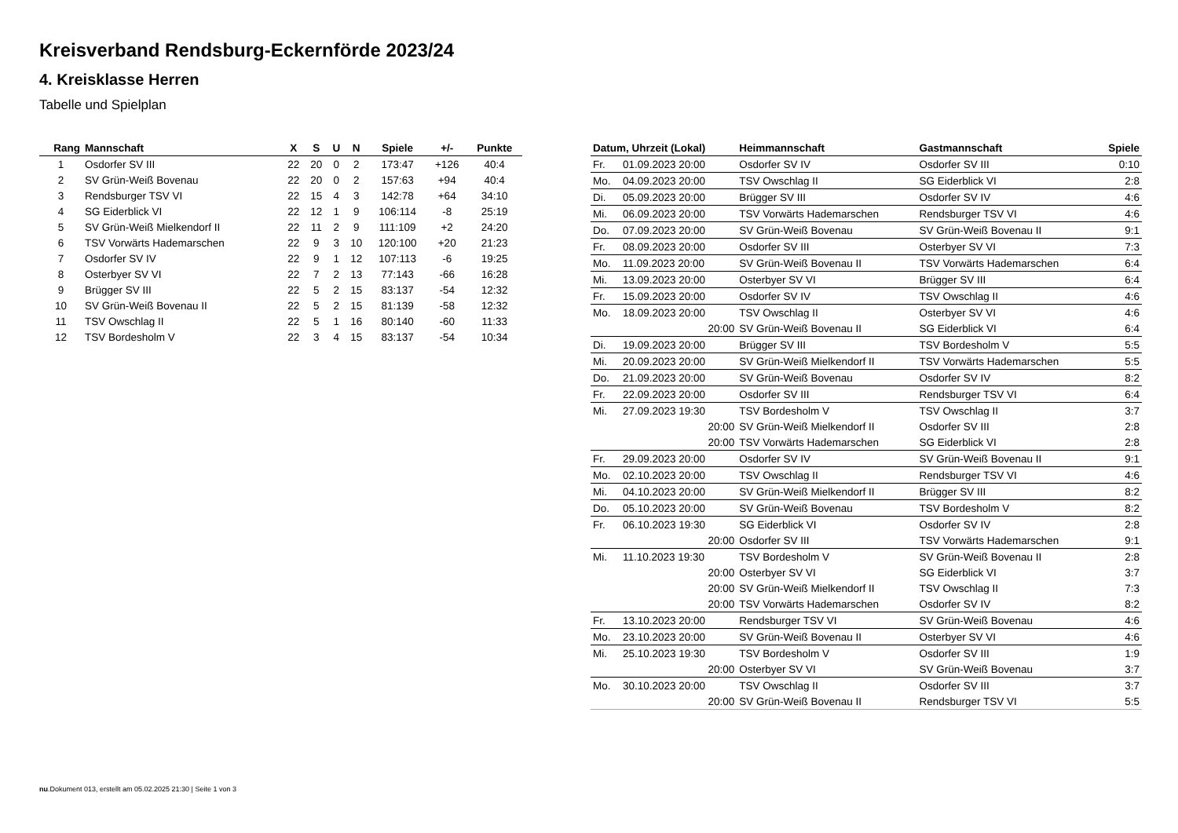Kreisverband Rendsburg-Eckernförde 2023/24
4. Kreisklasse Herren
Tabelle und Spielplan
| Rang | Mannschaft | X | S | U | N | Spiele | +/- | Punkte |
| --- | --- | --- | --- | --- | --- | --- | --- | --- |
| 1 | Osdorfer SV III | 22 | 20 | 0 | 2 | 173:47 | +126 | 40:4 |
| 2 | SV Grün-Weiß Bovenau | 22 | 20 | 0 | 2 | 157:63 | +94 | 40:4 |
| 3 | Rendsburger TSV VI | 22 | 15 | 4 | 3 | 142:78 | +64 | 34:10 |
| 4 | SG Eiderblick VI | 22 | 12 | 1 | 9 | 106:114 | -8 | 25:19 |
| 5 | SV Grün-Weiß Mielkendorf II | 22 | 11 | 2 | 9 | 111:109 | +2 | 24:20 |
| 6 | TSV Vorwärts Hademarschen | 22 | 9 | 3 | 10 | 120:100 | +20 | 21:23 |
| 7 | Osdorfer SV IV | 22 | 9 | 1 | 12 | 107:113 | -6 | 19:25 |
| 8 | Osterbyer SV VI | 22 | 7 | 2 | 13 | 77:143 | -66 | 16:28 |
| 9 | Brügger SV III | 22 | 5 | 2 | 15 | 83:137 | -54 | 12:32 |
| 10 | SV Grün-Weiß Bovenau II | 22 | 5 | 2 | 15 | 81:139 | -58 | 12:32 |
| 11 | TSV Owschlag II | 22 | 5 | 1 | 16 | 80:140 | -60 | 11:33 |
| 12 | TSV Bordesholm V | 22 | 3 | 4 | 15 | 83:137 | -54 | 10:34 |
| Datum, Uhrzeit (Lokal) | | Heimmannschaft | Gastmannschaft | Spiele |
| --- | --- | --- | --- | --- |
| Fr. | 01.09.2023 20:00 | Osdorfer SV IV | Osdorfer SV III | 0:10 |
| Mo. | 04.09.2023 20:00 | TSV Owschlag II | SG Eiderblick VI | 2:8 |
| Di. | 05.09.2023 20:00 | Brügger SV III | Osdorfer SV IV | 4:6 |
| Mi. | 06.09.2023 20:00 | TSV Vorwärts Hademarschen | Rendsburger TSV VI | 4:6 |
| Do. | 07.09.2023 20:00 | SV Grün-Weiß Bovenau | SV Grün-Weiß Bovenau II | 9:1 |
| Fr. | 08.09.2023 20:00 | Osdorfer SV III | Osterbyer SV VI | 7:3 |
| Mo. | 11.09.2023 20:00 | SV Grün-Weiß Bovenau II | TSV Vorwärts Hademarschen | 6:4 |
| Mi. | 13.09.2023 20:00 | Osterbyer SV VI | Brügger SV III | 6:4 |
| Fr. | 15.09.2023 20:00 | Osdorfer SV IV | TSV Owschlag II | 4:6 |
| Mo. | 18.09.2023 20:00 | TSV Owschlag II | Osterbyer SV VI | 4:6 |
| | 20:00 | SV Grün-Weiß Bovenau II | SG Eiderblick VI | 6:4 |
| Di. | 19.09.2023 20:00 | Brügger SV III | TSV Bordesholm V | 5:5 |
| Mi. | 20.09.2023 20:00 | SV Grün-Weiß Mielkendorf II | TSV Vorwärts Hademarschen | 5:5 |
| Do. | 21.09.2023 20:00 | SV Grün-Weiß Bovenau | Osdorfer SV IV | 8:2 |
| Fr. | 22.09.2023 20:00 | Osdorfer SV III | Rendsburger TSV VI | 6:4 |
| Mi. | 27.09.2023 19:30 | TSV Bordesholm V | TSV Owschlag II | 3:7 |
| | 20:00 | SV Grün-Weiß Mielkendorf II | Osdorfer SV III | 2:8 |
| | 20:00 | TSV Vorwärts Hademarschen | SG Eiderblick VI | 2:8 |
| Fr. | 29.09.2023 20:00 | Osdorfer SV IV | SV Grün-Weiß Bovenau II | 9:1 |
| Mo. | 02.10.2023 20:00 | TSV Owschlag II | Rendsburger TSV VI | 4:6 |
| Mi. | 04.10.2023 20:00 | SV Grün-Weiß Mielkendorf II | Brügger SV III | 8:2 |
| Do. | 05.10.2023 20:00 | SV Grün-Weiß Bovenau | TSV Bordesholm V | 8:2 |
| Fr. | 06.10.2023 19:30 | SG Eiderblick VI | Osdorfer SV IV | 2:8 |
| | 20:00 | Osdorfer SV III | TSV Vorwärts Hademarschen | 9:1 |
| Mi. | 11.10.2023 19:30 | TSV Bordesholm V | SV Grün-Weiß Bovenau II | 2:8 |
| | 20:00 | Osterbyer SV VI | SG Eiderblick VI | 3:7 |
| | 20:00 | SV Grün-Weiß Mielkendorf II | TSV Owschlag II | 7:3 |
| | 20:00 | TSV Vorwärts Hademarschen | Osdorfer SV IV | 8:2 |
| Fr. | 13.10.2023 20:00 | Rendsburger TSV VI | SV Grün-Weiß Bovenau | 4:6 |
| Mo. | 23.10.2023 20:00 | SV Grün-Weiß Bovenau II | Osterbyer SV VI | 4:6 |
| Mi. | 25.10.2023 19:30 | TSV Bordesholm V | Osdorfer SV III | 1:9 |
| | 20:00 | Osterbyer SV VI | SV Grün-Weiß Bovenau | 3:7 |
| Mo. | 30.10.2023 20:00 | TSV Owschlag II | Osdorfer SV III | 3:7 |
| | 20:00 | SV Grün-Weiß Bovenau II | Rendsburger TSV VI | 5:5 |
nu.Dokument 013, erstellt am 05.02.2025 21:30 | Seite 1 von 3